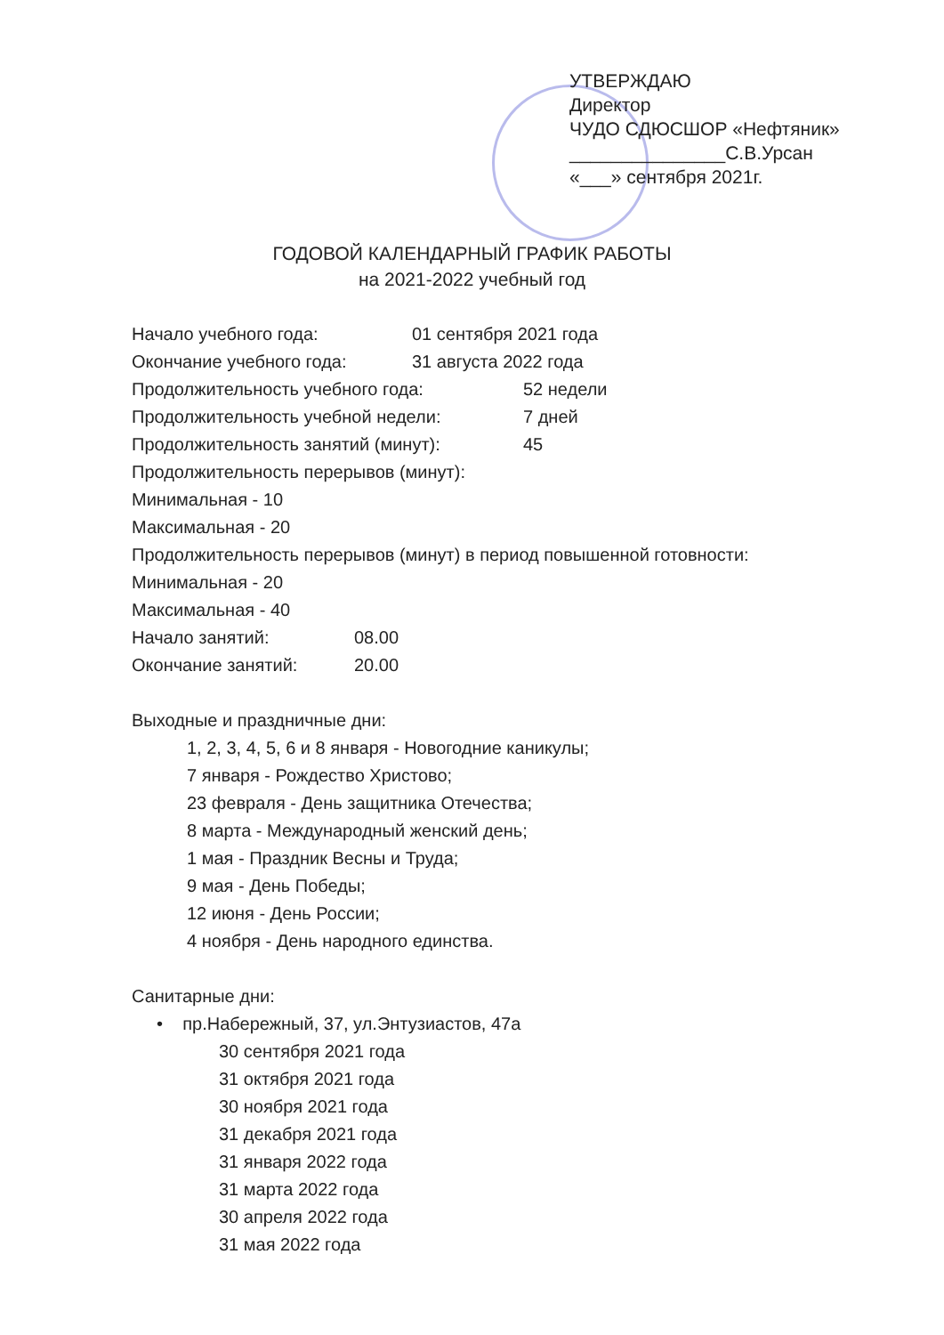УТВЕРЖДАЮ
Директор
ЧУДО СДЮСШОР «Нефтяник»
_______________С.В.Урсан
«___» сентября 2021г.
ГОДОВОЙ КАЛЕНДАРНЫЙ ГРАФИК РАБОТЫ
на 2021-2022 учебный год
Начало учебного года: 01 сентября 2021 года
Окончание учебного года: 31 августа 2022 года
Продолжительность учебного года: 52 недели
Продолжительность учебной недели: 7 дней
Продолжительность занятий (минут): 45
Продолжительность перерывов (минут):
Минимальная - 10
Максимальная - 20
Продолжительность перерывов (минут) в период повышенной готовности:
Минимальная - 20
Максимальная - 40
Начало занятий: 08.00
Окончание занятий: 20.00
Выходные и праздничные дни:
1, 2, 3, 4, 5, 6 и 8 января - Новогодние каникулы;
7 января - Рождество Христово;
23 февраля - День защитника Отечества;
8 марта - Международный женский день;
1 мая - Праздник Весны и Труда;
9 мая - День Победы;
12 июня - День России;
4 ноября - День народного единства.
Санитарные дни:
• пр.Набережный, 37, ул.Энтузиастов, 47а
30 сентября 2021 года
31 октября 2021 года
30 ноября 2021 года
31 декабря 2021 года
31 января 2022 года
31 марта 2022 года
30 апреля 2022 года
31 мая 2022 года